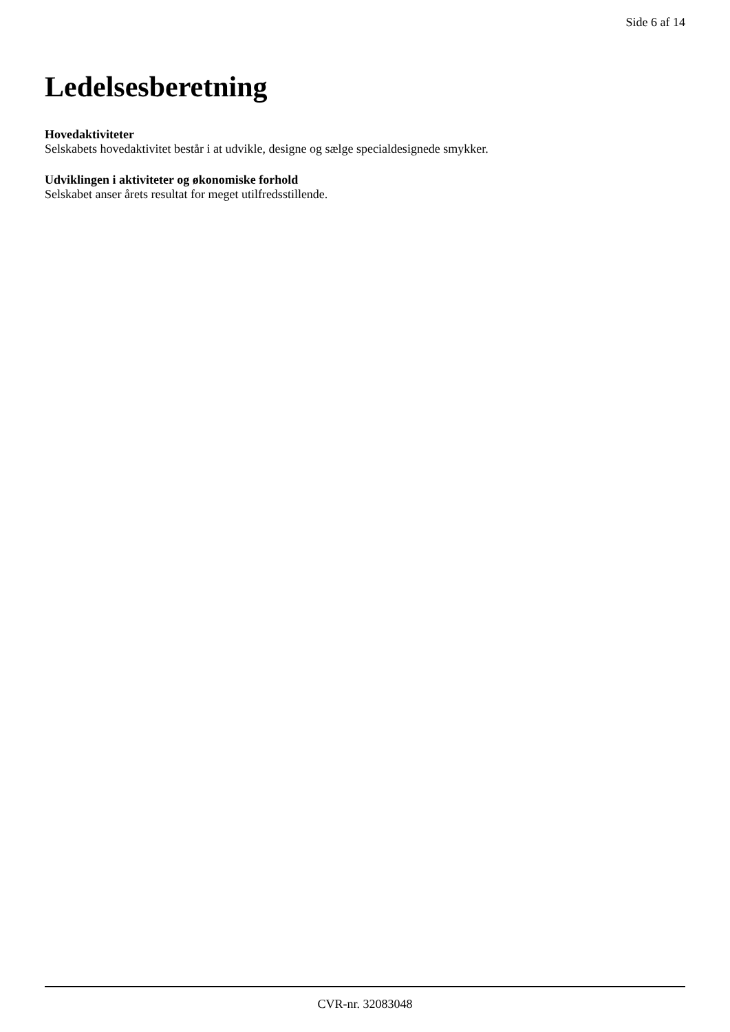Side 6 af 14
Ledelsesberetning
Hovedaktiviteter
Selskabets hovedaktivitet består i at udvikle, designe og sælge specialdesignede smykker.
Udviklingen i aktiviteter og økonomiske forhold
Selskabet anser årets resultat for meget utilfredsstillende.
CVR-nr. 32083048